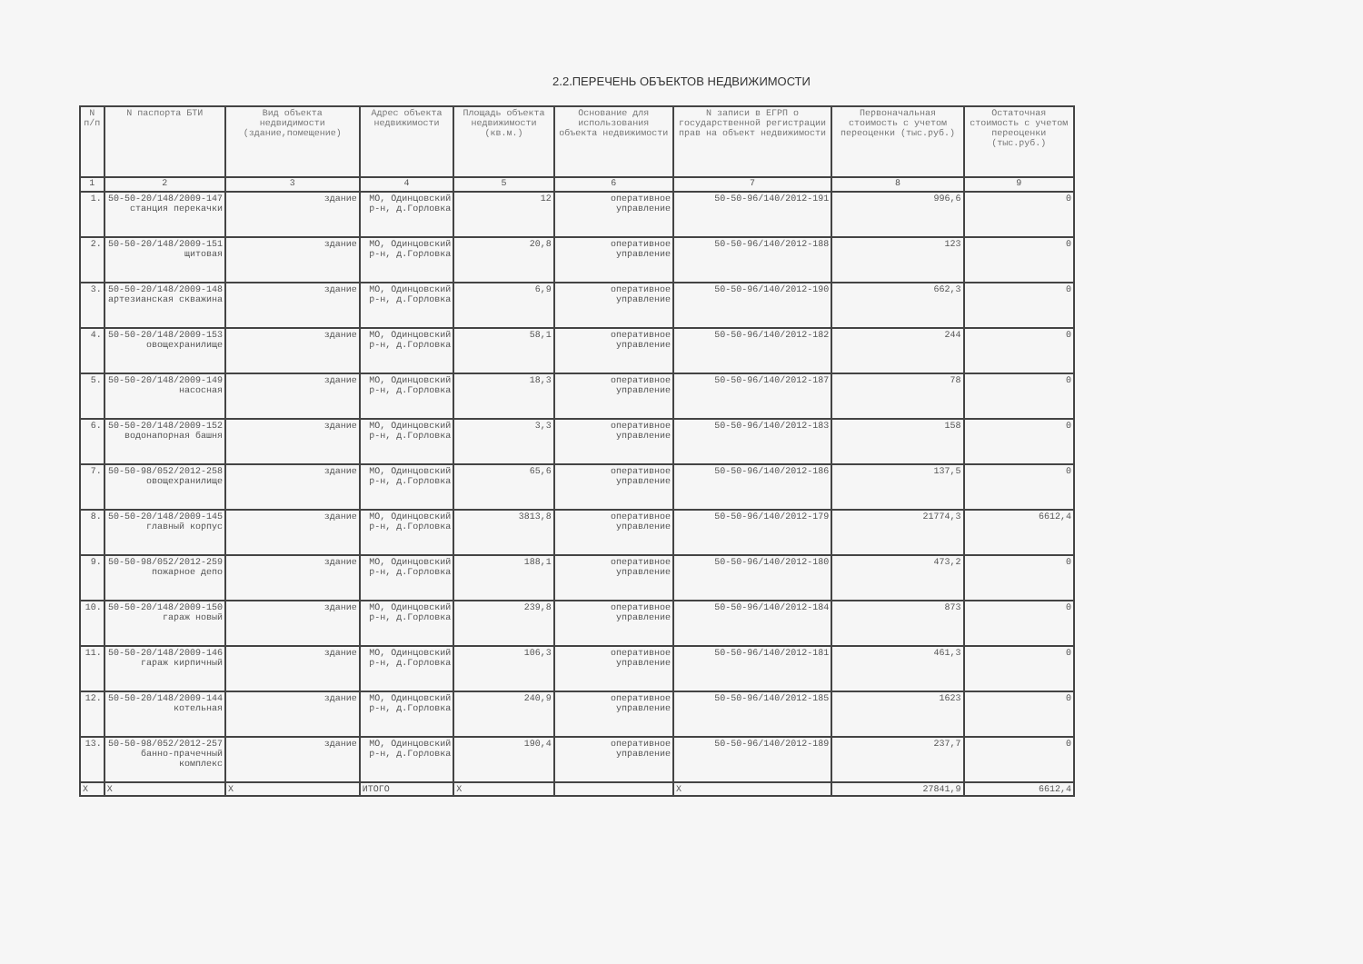2.2.ПЕРЕЧЕНЬ ОБЪЕКТОВ НЕДВИЖИМОСТИ
| N п/п | N паспорта БТИ | Вид объекта недвидимости (здание,помещение) | Адрес объекта недвижимости | Площадь объекта недвижимости (кв.м.) | Основание для использования объекта недвижимости | N записи в ЕГРП о государственной регистрации прав на объект недвижимости | Первоначальная стоимость с учетом переоценки (тыс.руб.) | Остаточная стоимость с учетом переоценки (тыс.руб.) |
| --- | --- | --- | --- | --- | --- | --- | --- | --- |
| 1 | 2 | 3 | 4 | 5 | 6 | 7 | 8 | 9 |
| 1. | 50-50-20/148/2009-147 станция перекачки | здание | МО, Одинцовский р-н, д.Горловка | 12 | оперативное управление | 50-50-96/140/2012-191 | 996,6 | 0 |
| 2. | 50-50-20/148/2009-151 щитовая | здание | МО, Одинцовский р-н, д.Горловка | 20,8 | оперативное управление | 50-50-96/140/2012-188 | 123 | 0 |
| 3. | 50-50-20/148/2009-148 артезианская скважина | здание | МО, Одинцовский р-н, д.Горловка | 6,9 | оперативное управление | 50-50-96/140/2012-190 | 662,3 | 0 |
| 4. | 50-50-20/148/2009-153 овощехранилище | здание | МО, Одинцовский р-н, д.Горловка | 58,1 | оперативное управление | 50-50-96/140/2012-182 | 244 | 0 |
| 5. | 50-50-20/148/2009-149 насосная | здание | МО, Одинцовский р-н, д.Горловка | 18,3 | оперативное управление | 50-50-96/140/2012-187 | 78 | 0 |
| 6. | 50-50-20/148/2009-152 водонапорная башня | здание | МО, Одинцовский р-н, д.Горловка | 3,3 | оперативное управление | 50-50-96/140/2012-183 | 158 | 0 |
| 7. | 50-50-98/052/2012-258 овощехранилище | здание | МО, Одинцовский р-н, д.Горловка | 65,6 | оперативное управление | 50-50-96/140/2012-186 | 137,5 | 0 |
| 8. | 50-50-20/148/2009-145 главный корпус | здание | МО, Одинцовский р-н, д.Горловка | 3813,8 | оперативное управление | 50-50-96/140/2012-179 | 21774,3 | 6612,4 |
| 9. | 50-50-98/052/2012-259 пожарное депо | здание | МО, Одинцовский р-н, д.Горловка | 188,1 | оперативное управление | 50-50-96/140/2012-180 | 473,2 | 0 |
| 10. | 50-50-20/148/2009-150 гараж новый | здание | МО, Одинцовский р-н, д.Горловка | 239,8 | оперативное управление | 50-50-96/140/2012-184 | 873 | 0 |
| 11. | 50-50-20/148/2009-146 гараж кирпичный | здание | МО, Одинцовский р-н, д.Горловка | 106,3 | оперативное управление | 50-50-96/140/2012-181 | 461,3 | 0 |
| 12. | 50-50-20/148/2009-144 котельная | здание | МО, Одинцовский р-н, д.Горловка | 240,9 | оперативное управление | 50-50-96/140/2012-185 | 1623 | 0 |
| 13. | 50-50-98/052/2012-257 банно-прачечный комплекс | здание | МО, Одинцовский р-н, д.Горловка | 190,4 | оперативное управление | 50-50-96/140/2012-189 | 237,7 | 0 |
| X | X | X | ИТОГО | X | | X | 27841,9 | 6612,4 |